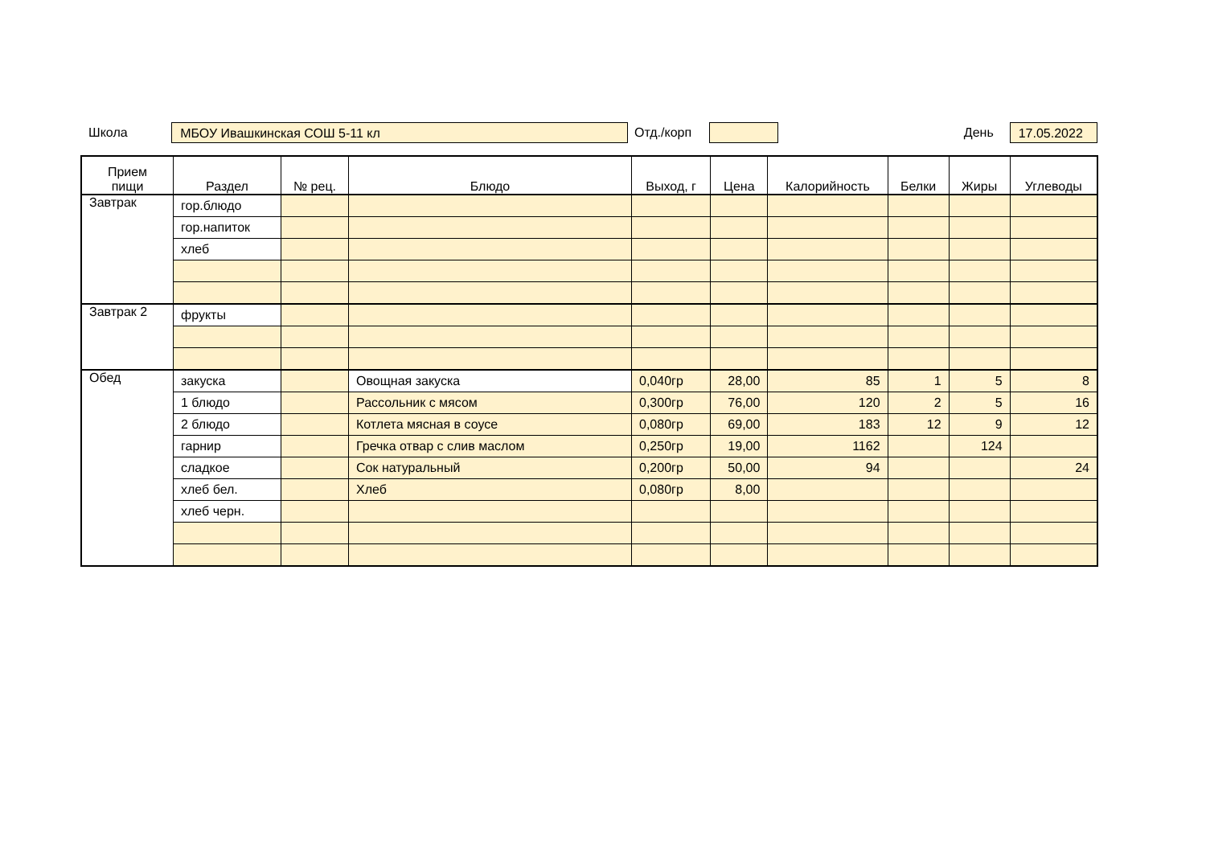Школа МБОУ Ивашкинская СОШ 5-11 кл Отд./корп День 17.05.2022
| Прием пищи | Раздел | № рец. | Блюдо | Выход, г | Цена | Калорийность | Белки | Жиры | Углеводы |
| --- | --- | --- | --- | --- | --- | --- | --- | --- | --- |
| Завтрак | гор.блюдо | | | | | | | | |
| | гор.напиток | | | | | | | | |
| | хлеб | | | | | | | | |
| Завтрак 2 | фрукты | | | | | | | | |
| Обед | закуска | | Овощная закуска | 0,040гр | 28,00 | 85 | 1 | 5 | 8 |
| | 1 блюдо | | Рассольник с мясом | 0,300гр | 76,00 | 120 | 2 | 5 | 16 |
| | 2 блюдо | | Котлета мясная в соусе | 0,080гр | 69,00 | 183 | 12 | 9 | 12 |
| | гарнир | | Гречка отвар с слив маслом | 0,250гр | 19,00 | 1162 | | 124 | |
| | сладкое | | Сок натуральный | 0,200гр | 50,00 | 94 | | | 24 |
| | хлеб бел. | | Хлеб | 0,080гр | 8,00 | | | | |
| | хлеб черн. | | | | | | | | |